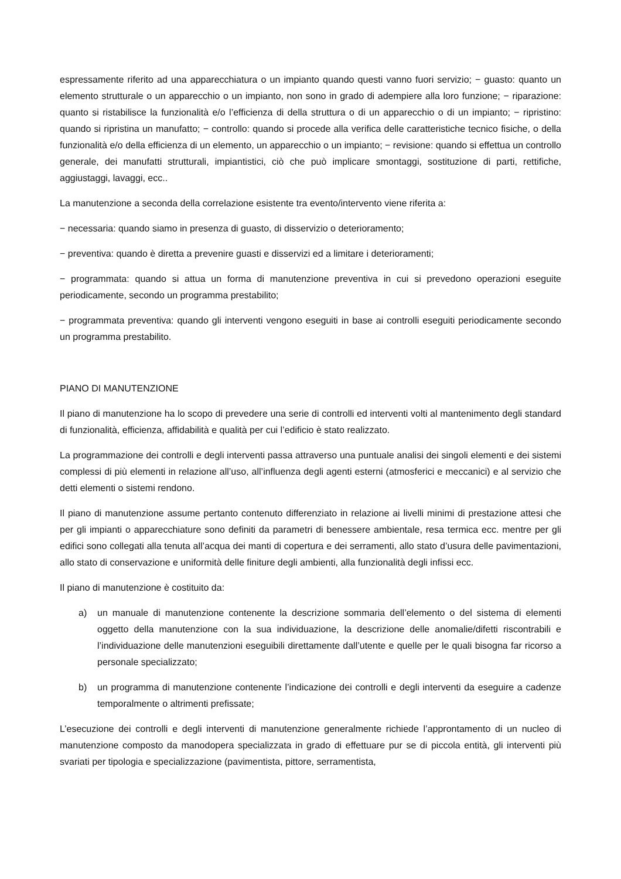espressamente riferito ad una apparecchiatura o un impianto quando questi vanno fuori servizio; − guasto: quanto un elemento strutturale o un apparecchio o un impianto, non sono in grado di adempiere alla loro funzione; − riparazione: quanto si ristabilisce la funzionalità e/o l’efficienza di della struttura o di un apparecchio o di un impianto; − ripristino: quando si ripristina un manufatto; − controllo: quando si procede alla verifica delle caratteristiche tecnico fisiche, o della funzionalità e/o della efficienza di un elemento, un apparecchio o un impianto; − revisione: quando si effettua un controllo generale, dei manufatti strutturali, impiantistici, ciò che può implicare smontaggi, sostituzione di parti, rettifiche, aggiustaggi, lavaggi, ecc..
La manutenzione a seconda della correlazione esistente tra evento/intervento viene riferita a:
− necessaria: quando siamo in presenza di guasto, di disservizio o deterioramento;
− preventiva: quando è diretta a prevenire guasti e disservizi ed a limitare i deterioramenti;
− programmata: quando si attua un forma di manutenzione preventiva in cui si prevedono operazioni eseguite periodicamente, secondo un programma prestabilito;
− programmata preventiva: quando gli interventi vengono eseguiti in base ai controlli eseguiti periodicamente secondo un programma prestabilito.
PIANO DI MANUTENZIONE
Il piano di manutenzione ha lo scopo di prevedere una serie di controlli ed interventi volti al mantenimento degli standard di funzionalità, efficienza, affidabilità e qualità per cui l’edificio è stato realizzato.
La programmazione dei controlli e degli interventi passa attraverso una puntuale analisi dei singoli elementi e dei sistemi complessi di più elementi in relazione all’uso, all’influenza degli agenti esterni (atmosferici e meccanici) e al servizio che detti elementi o sistemi rendono.
Il piano di manutenzione assume pertanto contenuto differenziato in relazione ai livelli minimi di prestazione attesi che per gli impianti o apparecchiature sono definiti da parametri di benessere ambientale, resa termica ecc. mentre per gli edifici sono collegati alla tenuta all’acqua dei manti di copertura e dei serramenti, allo stato d’usura delle pavimentazioni, allo stato di conservazione e uniformità delle finiture degli ambienti, alla funzionalità degli infissi ecc.
Il piano di manutenzione è costituito da:
a) un manuale di manutenzione contenente la descrizione sommaria dell’elemento o del sistema di elementi oggetto della manutenzione con la sua individuazione, la descrizione delle anomalie/difetti riscontrabili e l’individuazione delle manutenzioni eseguibili direttamente dall’utente e quelle per le quali bisogna far ricorso a personale specializzato;
b) un programma di manutenzione contenente l’indicazione dei controlli e degli interventi da eseguire a cadenze temporalmente o altrimenti prefissate;
L’esecuzione dei controlli e degli interventi di manutenzione generalmente richiede l’approntamento di un nucleo di manutenzione composto da manodopera specializzata in grado di effettuare pur se di piccola entità, gli interventi più svariati per tipologia e specializzazione (pavimentista, pittore, serramentista,